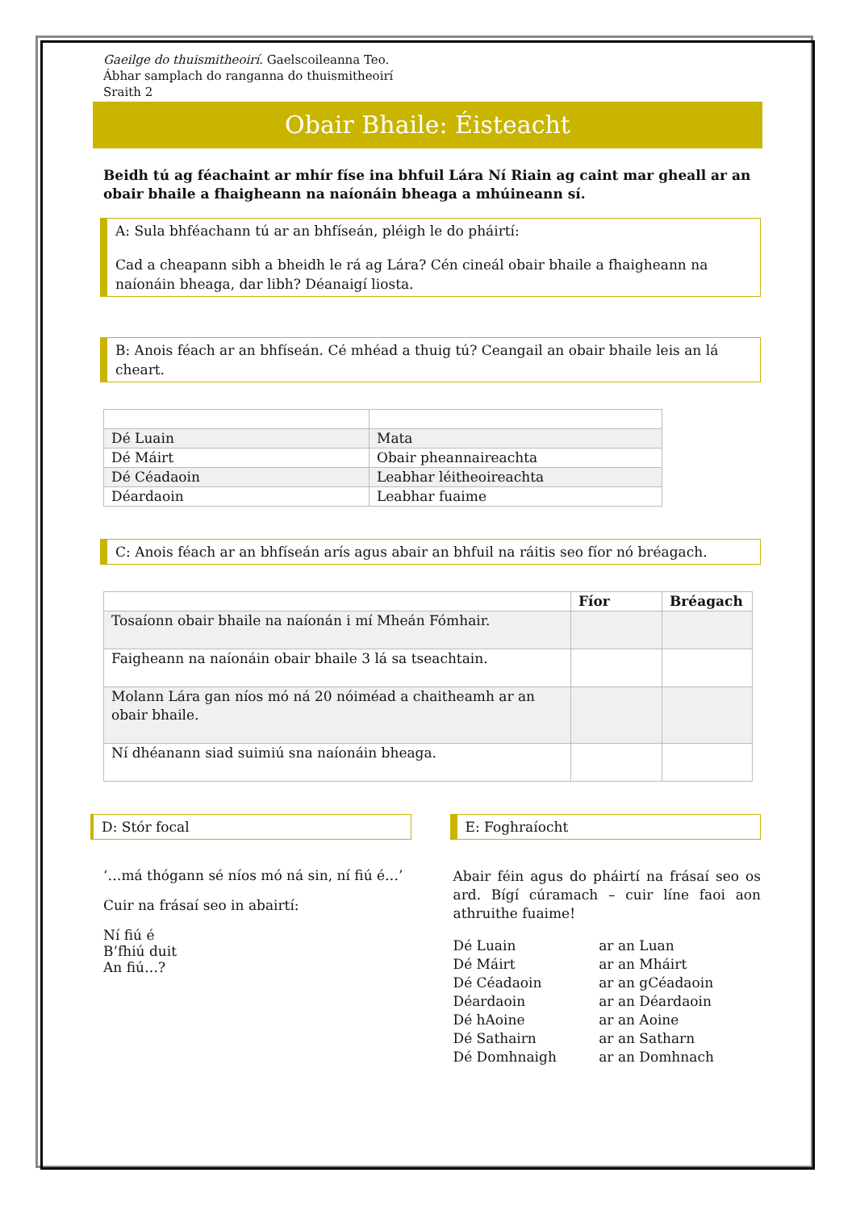Gaeilge do thuismitheoirí. Gaelscoileanna Teo.
Ábhar samplach do ranganna do thuismitheoirí
Sraith 2
Obair Bhaile: Éisteacht
Beidh tú ag féachaint ar mhír físe ina bhfuil Lára Ní Riain ag caint mar gheall ar an obair bhaile a fhaigheann na naíonáin bheaga a mhúineann sí.
A: Sula bhféachann tú ar an bhfíseán, pléigh le do pháirtí:
Cad a cheapann sibh a bheidh le rá ag Lára? Cén cineál obair bhaile a fhaigheann na naíonáin bheaga, dar libh? Déanaigí liosta.
B: Anois féach ar an bhfíseán. Cé mhéad a thuig tú? Ceangail an obair bhaile leis an lá cheart.
| Dé Luain | Mata |
| Dé Máirt | Obair pheannaireachta |
| Dé Céadaoin | Leabhar léitheoireachta |
| Déardaoin | Leabhar fuaime |
C: Anois féach ar an bhfíseán arís agus abair an bhfuil na ráitis seo fíor nó bréagach.
| | Fíor | Bréagach |
| --- | --- | --- |
| Tosaíonn obair bhaile na naíonán i mí Mheán Fómhair. | | |
| Faigheann na naíonáin obair bhaile 3 lá sa tseachtain. | | |
| Molann Lára gan níos mó ná 20 nóiméad a chaitheamh ar an obair bhaile. | | |
| Ní dhéanann siad suimiú sna naíonáin bheaga. | | |
D: Stór focal
‘…má thógann sé níos mó ná sin, ní fiú é…’
Cuir na frásaí seo in abairtí:
Ní fiú é
B’fhiú duit
An fiú…?
E: Foghraíocht
Abair féin agus do pháirtí na frásaí seo os ard. Bígí cúramach – cuir líne faoi aon athruithe fuaime!
| Dé Luain | ar an Luan |
| Dé Máirt | ar an Mháirt |
| Dé Céadaoin | ar an gCéadaoin |
| Déardaoin | ar an Déardaoin |
| Dé hAoine | ar an Aoine |
| Dé Sathairn | ar an Satharn |
| Dé Domhnaigh | ar an Domhnach |